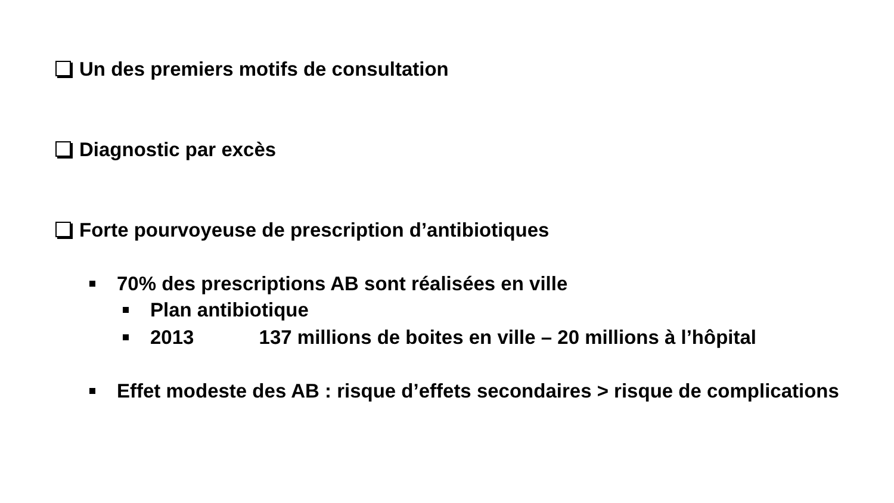Un des premiers motifs de consultation
Diagnostic par excès
Forte pourvoyeuse de prescription d’antibiotiques
70% des prescriptions AB sont réalisées en ville
Plan antibiotique
2013 137 millions de boites en ville – 20 millions à l’hôpital
Effet modeste des AB : risque d’effets secondaires > risque de complications